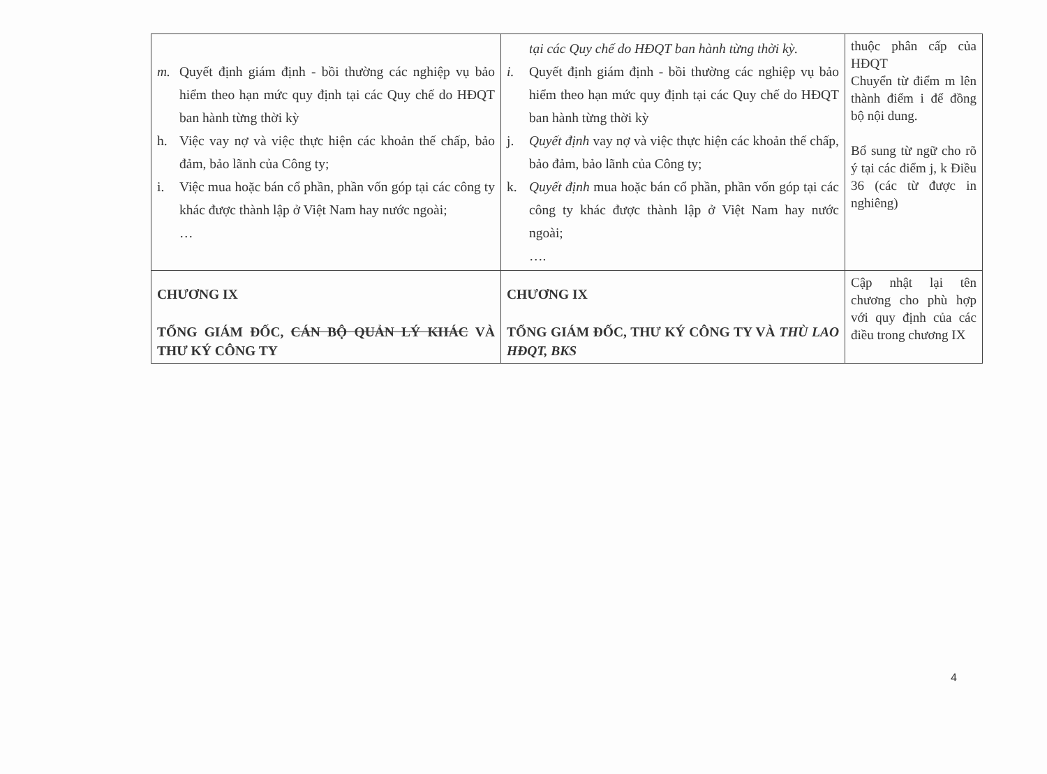| m. Quyết định giám định - bồi thường các nghiệp vụ bảo hiểm theo hạn mức quy định tại các Quy chế do HĐQT ban hành từng thời kỳ h. Việc vay nợ và việc thực hiện các khoản thế chấp, bảo đảm, bảo lãnh của Công ty; i. Việc mua hoặc bán cổ phần, phần vốn góp tại các công ty khác được thành lập ở Việt Nam hay nước ngoài; … | tại các Quy chế do HĐQT ban hành từng thời kỳ. i. Quyết định giám định - bồi thường các nghiệp vụ bảo hiểm theo hạn mức quy định tại các Quy chế do HĐQT ban hành từng thời kỳ j. Quyết định vay nợ và việc thực hiện các khoản thế chấp, bảo đảm, bảo lãnh của Công ty; k. Quyết định mua hoặc bán cổ phần, phần vốn góp tại các công ty khác được thành lập ở Việt Nam hay nước ngoài; …. | thuộc phân cấp của HĐQT Chuyển từ điểm m lên thành điểm i để đồng bộ nội dung. Bổ sung từ ngữ cho rõ ý tại các điểm j, k Điều 36 (các từ được in nghiêng) |
| CHƯƠNG IX TỔNG GIÁM ĐỐC, CÁN BỘ QUẢN LÝ KHÁC VÀ THƯ KÝ CÔNG TY | CHƯƠNG IX TỔNG GIÁM ĐỐC, THƯ KÝ CÔNG TY VÀ THÙ LAO HĐQT, BKS | Cập nhật lại tên chương cho phù hợp với quy định của các điều trong chương IX |
4